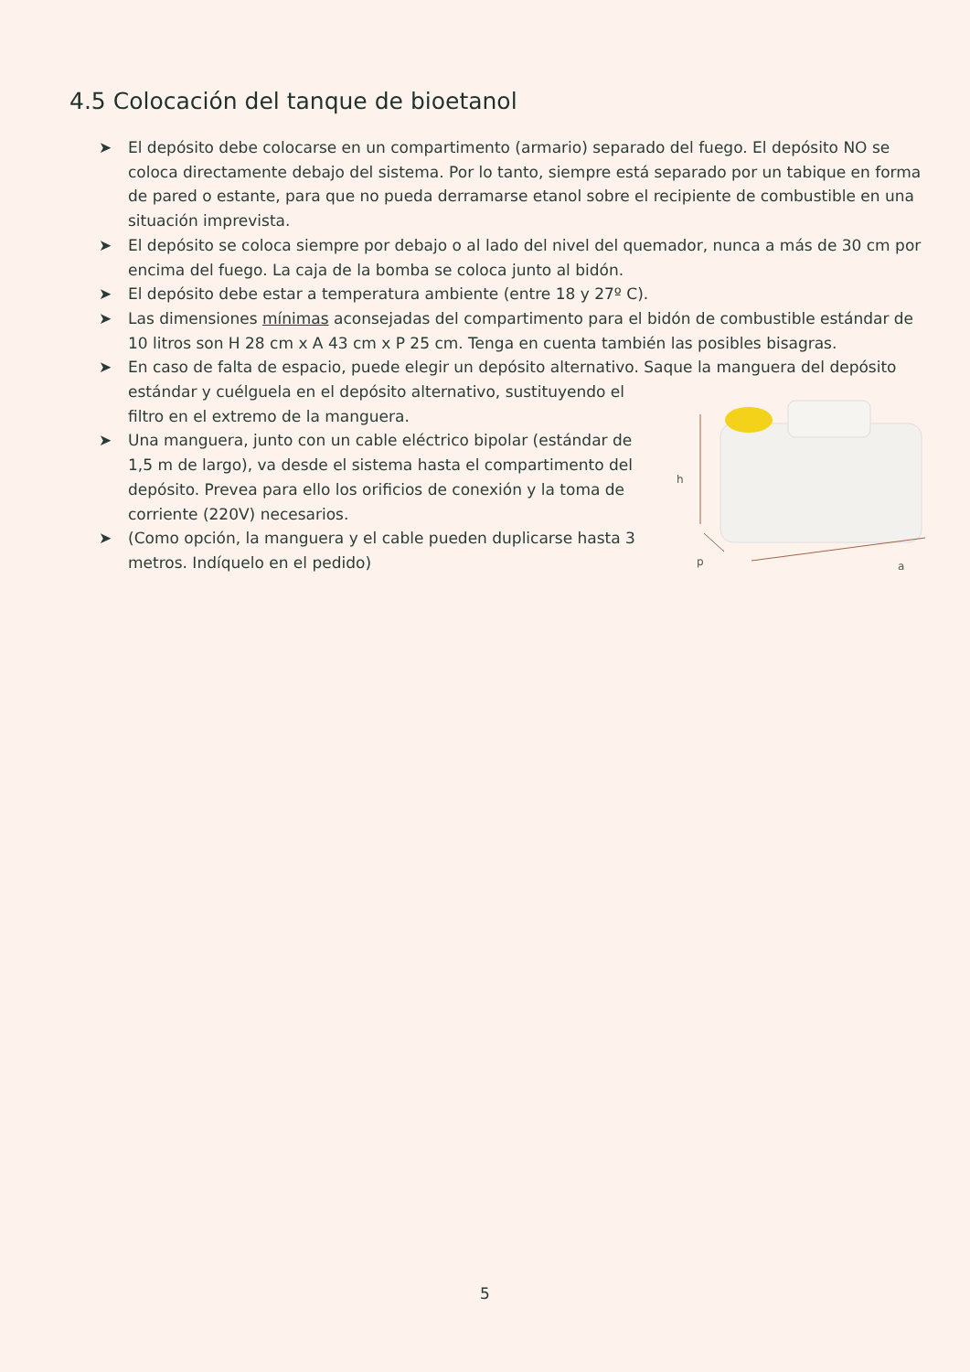4.5 Colocación del tanque de bioetanol
➤ El depósito debe colocarse en un compartimento (armario) separado del fuego. El depósito NO se coloca directamente debajo del sistema. Por lo tanto, siempre está separado por un tabique en forma de pared o estante, para que no pueda derramarse etanol sobre el recipiente de combustible en una situación imprevista.
➤ El depósito se coloca siempre por debajo o al lado del nivel del quemador, nunca a más de 30 cm por encima del fuego. La caja de la bomba se coloca junto al bidón.
➤ El depósito debe estar a temperatura ambiente (entre 18 y 27º C).
➤ Las dimensiones mínimas aconsejadas del compartimento para el bidón de combustible estándar de 10 litros son H 28 cm x A 43 cm x P 25 cm. Tenga en cuenta también las posibles bisagras.
➤ En caso de falta de espacio, puede elegir un depósito alternativo. Saque la manguera del depósito
h
p
a
estándar y cuélguela en el depósito alternativo, sustituyendo el filtro en el extremo de la manguera.
➤ Una manguera, junto con un cable eléctrico bipolar (estándar de 1,5 m de largo), va desde el sistema hasta el compartimento del depósito. Prevea para ello los orificios de conexión y la toma de corriente (220V) necesarios.
➤ (Como opción, la manguera y el cable pueden duplicarse hasta 3 metros. Indíquelo en el pedido)
5